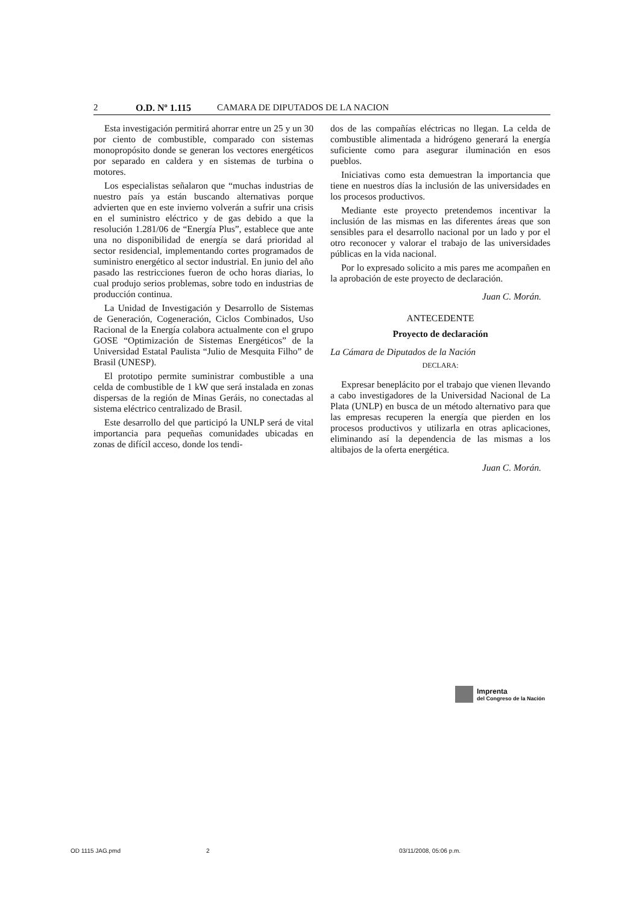2 O.D. Nº 1.115 CAMARA DE DIPUTADOS DE LA NACION
Esta investigación permitirá ahorrar entre un 25 y un 30 por ciento de combustible, comparado con sistemas monopropósito donde se generan los vectores energéticos por separado en caldera y en sistemas de turbina o motores.
Los especialistas señalaron que “muchas industrias de nuestro país ya están buscando alternativas porque advierten que en este invierno volverán a sufrir una crisis en el suministro eléctrico y de gas debido a que la resolución 1.281/06 de “Energía Plus”, establece que ante una no disponibilidad de energía se dará prioridad al sector residencial, implementando cortes programados de suministro energético al sector industrial. En junio del año pasado las restricciones fueron de ocho horas diarias, lo cual produjo serios problemas, sobre todo en industrias de producción continua.
La Unidad de Investigación y Desarrollo de Sistemas de Generación, Cogeneración, Ciclos Combinados, Uso Racional de la Energía colabora actualmente con el grupo GOSE “Optimización de Sistemas Energéticos” de la Universidad Estatal Paulista “Julio de Mesquita Filho” de Brasil (UNESP).
El prototipo permite suministrar combustible a una celda de combustible de 1 kW que será instalada en zonas dispersas de la región de Minas Geráis, no conectadas al sistema eléctrico centralizado de Brasil.
Este desarrollo del que participó la UNLP será de vital importancia para pequeñas comunidades ubicadas en zonas de difícil acceso, donde los tendi-
dos de las compañías eléctricas no llegan. La celda de combustible alimentada a hidrógeno generará la energía suficiente como para asegurar iluminación en esos pueblos.
Iniciativas como esta demuestran la importancia que tiene en nuestros días la inclusión de las universidades en los procesos productivos.
Mediante este proyecto pretendemos incentivar la inclusión de las mismas en las diferentes áreas que son sensibles para el desarrollo nacional por un lado y por el otro reconocer y valorar el trabajo de las universidades públicas en la vida nacional.
Por lo expresado solicito a mis pares me acompañen en la aprobación de este proyecto de declaración.
Juan C. Morán.
ANTECEDENTE
Proyecto de declaración
La Cámara de Diputados de la Nación
DECLARA:
Expresar beneplácito por el trabajo que vienen llevando a cabo investigadores de la Universidad Nacional de La Plata (UNLP) en busca de un método alternativo para que las empresas recuperen la energía que pierden en los procesos productivos y utilizarla en otras aplicaciones, eliminando así la dependencia de las mismas a los altibajos de la oferta energética.
Juan C. Morán.
Imprenta
del Congreso de la Nación
OD 1115 JAG.pmd 2 03/11/2008, 05:06 p.m.